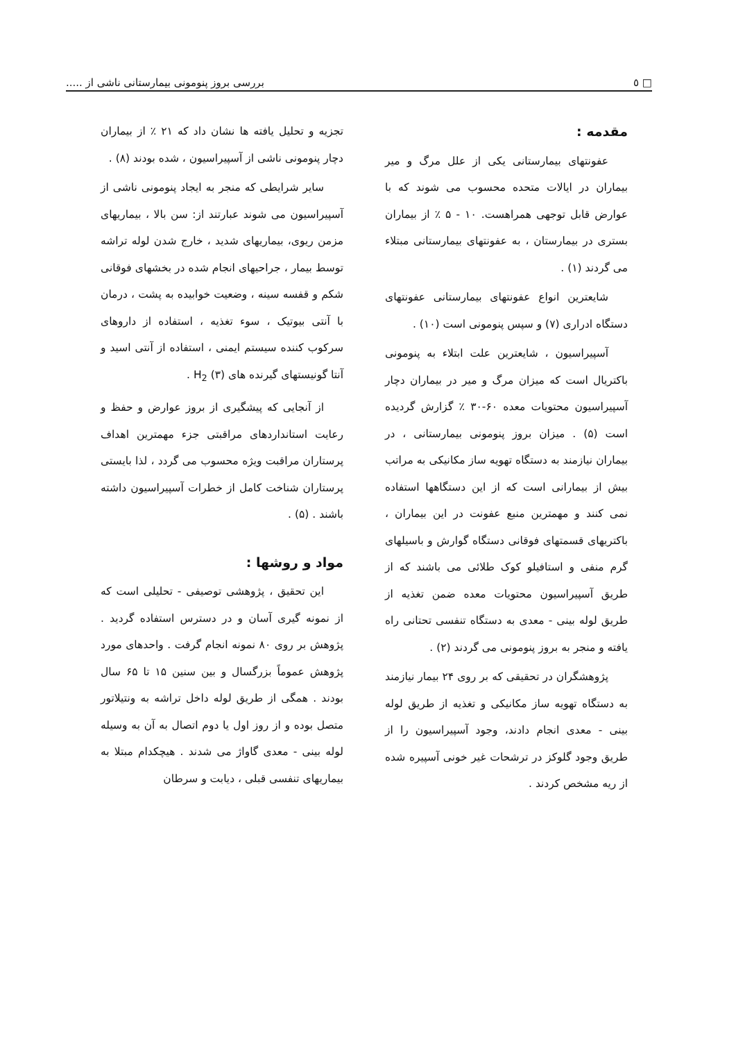□ ٥ بررسی بروز پنومونی بیمارستانی ناشی از .....
مقدمه :
عفونتهای بیمارستانی یکی از علل مرگ و میر بیماران در ایالات متحده محسوب می شوند که با عوارض قابل توجهی همراهست. ۱۰ - ۵ ٪ از بیماران بستری در بیمارستان ، به عفونتهای بیمارستانی مبتلاء می گردند (۱) .
شایعترین انواع عفونتهای بیمارستانی عفونتهای دستگاه ادراری (۷) و سپس پنومونی است (۱۰) .
آسپیراسیون ، شایعترین علت ابتلاء به پنومونی باکتریال است که میزان مرگ و میر در بیماران دچار آسپیراسیون محتویات معده ۶۰-۳۰ ٪ گزارش گردیده است (۵) . میزان بروز پنومونی بیمارستانی ، در بیماران نیازمند به دستگاه تهویه ساز مکانیکی به مراتب بیش از بیمارانی است که از این دستگاهها استفاده نمی کنند و مهمترین منبع عفونت در این بیماران ، باکتریهای قسمتهای فوقانی دستگاه گوارش و باسیلهای گرم منفی و استافیلو کوک طلائی می باشند که از طریق آسپیراسیون محتویات معده ضمن تغذیه از طریق لوله بینی - معدی به دستگاه تنفسی تحتانی راه یافته و منجر به بروز پنومونی می گردند (۲) .
پژوهشگران در تحقیقی که بر روی ۲۴ بیمار نیازمند به دستگاه تهویه ساز مکانیکی و تغذیه از طریق لوله بینی - معدی انجام دادند، وجود آسپیراسیون را از طریق وجود گلوکز در ترشحات غیر خونی آسپیره شده از ریه مشخص کردند .
تجزیه و تحلیل یافته ها نشان داد که ۲۱ ٪ از بیماران دچار پنومونی ناشی از آسپیراسیون ، شده بودند (۸) .
سایر شرایطی که منجر به ایجاد پنومونی ناشی از آسپیراسیون می شوند عبارتند از: سن بالا ، بیماریهای مزمن ریوی، بیماریهای شدید ، خارج شدن لوله تراشه توسط بیمار ، جراحیهای انجام شده در بخشهای فوقانی شکم و قفسه سینه ، وضعیت خوابیده به پشت ، درمان با آنتی بیوتیک ، سوء تغذیه ، استفاده از داروهای سرکوب کننده سیستم ایمنی ، استفاده از آنتی اسید و آنتا گونیستهای گیرنده های H<sub>2</sub> (۳) .
از آنجایی که پیشگیری از بروز عوارض و حفظ و رعایت استانداردهای مراقبتی جزء مهمترین اهداف پرستاران مراقبت ویژه محسوب می گردد ، لذا بایستی پرستاران شناخت کامل از خطرات آسپیراسیون داشته باشند . (۵) .
مواد و روشها :
این تحقیق ، پژوهشی توصیفی - تحلیلی است که از نمونه گیری آسان و در دسترس استفاده گردید . پژوهش بر روی ۸۰ نمونه انجام گرفت . واحدهای مورد پژوهش عموماً بزرگسال و بین سنین ۱۵ تا ۶۵ سال بودند . همگی از طریق لوله داخل تراشه به ونتیلاتور متصل بوده و از روز اول یا دوم اتصال به آن به وسیله لوله بینی - معدی گاواژ می شدند . هیچکدام مبتلا به بیماریهای تنفسی قبلی ، دیابت و سرطان